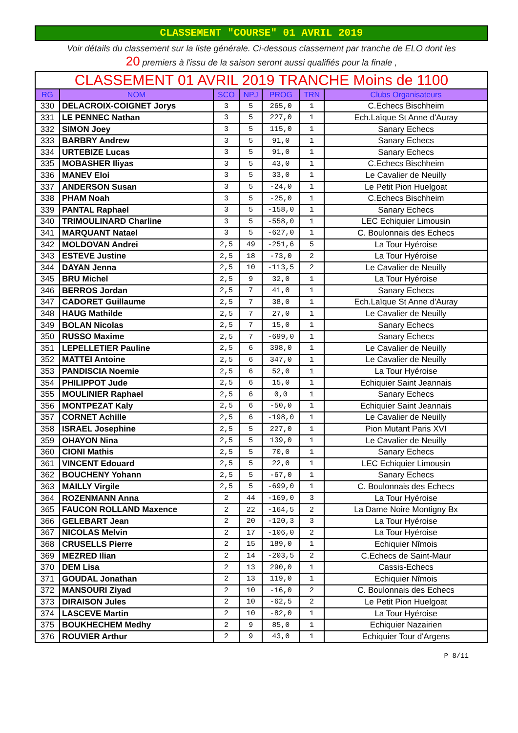CLASSEMENT "COURSE" 01 AVRIL 2019
Voir détails du classement sur la liste générale. Ci-dessous classement par tranche de ELO dont les
20 premiers à l'issu de la saison seront aussi qualifiés pour la finale ,
| CLASSEMENT 01 AVRIL 2019 TRANCHE Moins de 1100 | | | | | | |
| RG | NOM | SCO | NPJ | PROG | TRN | Clubs Organisateurs |
| 330 | DELACROIX-COIGNET Jorys | 3 | 5 | 265,0 | 1 | C.Echecs Bischheim |
| 331 | LE PENNEC Nathan | 3 | 5 | 227,0 | 1 | Ech.Laïque St Anne d'Auray |
| 332 | SIMON Joey | 3 | 5 | 115,0 | 1 | Sanary Echecs |
| 333 | BARBRY Andrew | 3 | 5 | 91,0 | 1 | Sanary Echecs |
| 334 | URTEBIZE Lucas | 3 | 5 | 91,0 | 1 | Sanary Echecs |
| 335 | MOBASHER Iliyas | 3 | 5 | 43,0 | 1 | C.Echecs Bischheim |
| 336 | MANEV Eloi | 3 | 5 | 33,0 | 1 | Le Cavalier de Neuilly |
| 337 | ANDERSON Susan | 3 | 5 | -24,0 | 1 | Le Petit Pion Huelgoat |
| 338 | PHAM Noah | 3 | 5 | -25,0 | 1 | C.Echecs Bischheim |
| 339 | PANTAL Raphael | 3 | 5 | -158,0 | 1 | Sanary Echecs |
| 340 | TRIMOULINARD Charline | 3 | 5 | -558,0 | 1 | LEC Echiquier Limousin |
| 341 | MARQUANT Natael | 3 | 5 | -627,0 | 1 | C. Boulonnais des Echecs |
| 342 | MOLDOVAN Andrei | 2,5 | 49 | -251,6 | 5 | La Tour Hyéroise |
| 343 | ESTEVE Justine | 2,5 | 18 | -73,0 | 2 | La Tour Hyéroise |
| 344 | DAYAN Jenna | 2,5 | 10 | -113,5 | 2 | Le Cavalier de Neuilly |
| 345 | BRU Michel | 2,5 | 9 | 32,0 | 1 | La Tour Hyéroise |
| 346 | BERROS Jordan | 2,5 | 7 | 41,0 | 1 | Sanary Echecs |
| 347 | CADORET Guillaume | 2,5 | 7 | 38,0 | 1 | Ech.Laïque St Anne d'Auray |
| 348 | HAUG Mathilde | 2,5 | 7 | 27,0 | 1 | Le Cavalier de Neuilly |
| 349 | BOLAN Nicolas | 2,5 | 7 | 15,0 | 1 | Sanary Echecs |
| 350 | RUSSO Maxime | 2,5 | 7 | -699,0 | 1 | Sanary Echecs |
| 351 | LEPELLETIER Pauline | 2,5 | 6 | 398,0 | 1 | Le Cavalier de Neuilly |
| 352 | MATTEI Antoine | 2,5 | 6 | 347,0 | 1 | Le Cavalier de Neuilly |
| 353 | PANDISCIA Noemie | 2,5 | 6 | 52,0 | 1 | La Tour Hyéroise |
| 354 | PHILIPPOT Jude | 2,5 | 6 | 15,0 | 1 | Echiquier Saint Jeannais |
| 355 | MOULINIER Raphael | 2,5 | 6 | 0,0 | 1 | Sanary Echecs |
| 356 | MONTPEZAT Kaly | 2,5 | 6 | -50,0 | 1 | Echiquier Saint Jeannais |
| 357 | CORNET Achille | 2,5 | 6 | -198,0 | 1 | Le Cavalier de Neuilly |
| 358 | ISRAEL Josephine | 2,5 | 5 | 227,0 | 1 | Pion Mutant Paris XVI |
| 359 | OHAYON Nina | 2,5 | 5 | 139,0 | 1 | Le Cavalier de Neuilly |
| 360 | CIONI Mathis | 2,5 | 5 | 70,0 | 1 | Sanary Echecs |
| 361 | VINCENT Edouard | 2,5 | 5 | 22,0 | 1 | LEC Echiquier Limousin |
| 362 | BOUCHENY Yohann | 2,5 | 5 | -67,0 | 1 | Sanary Echecs |
| 363 | MAILLY Virgile | 2,5 | 5 | -699,0 | 1 | C. Boulonnais des Echecs |
| 364 | ROZENMANN Anna | 2 | 44 | -169,0 | 3 | La Tour Hyéroise |
| 365 | FAUCON ROLLAND Maxence | 2 | 22 | -164,5 | 2 | La Dame Noire Montigny Bx |
| 366 | GELEBART Jean | 2 | 20 | -120,3 | 3 | La Tour Hyéroise |
| 367 | NICOLAS Melvin | 2 | 17 | -106,0 | 2 | La Tour Hyéroise |
| 368 | CRUSELLS Pierre | 2 | 15 | 189,0 | 1 | Echiquier Nîmois |
| 369 | MEZRED Ilian | 2 | 14 | -203,5 | 2 | C.Echecs de Saint-Maur |
| 370 | DEM Lisa | 2 | 13 | 290,0 | 1 | Cassis-Echecs |
| 371 | GOUDAL Jonathan | 2 | 13 | 119,0 | 1 | Echiquier Nîmois |
| 372 | MANSOURI Ziyad | 2 | 10 | -16,0 | 2 | C. Boulonnais des Echecs |
| 373 | DIRAISON Jules | 2 | 10 | -62,5 | 2 | Le Petit Pion Huelgoat |
| 374 | LASCEVE Martin | 2 | 10 | -82,0 | 1 | La Tour Hyéroise |
| 375 | BOUKHECHEM Medhy | 2 | 9 | 85,0 | 1 | Echiquier Nazairien |
| 376 | ROUVIER Arthur | 2 | 9 | 43,0 | 1 | Echiquier Tour d'Argens |
P 8/11